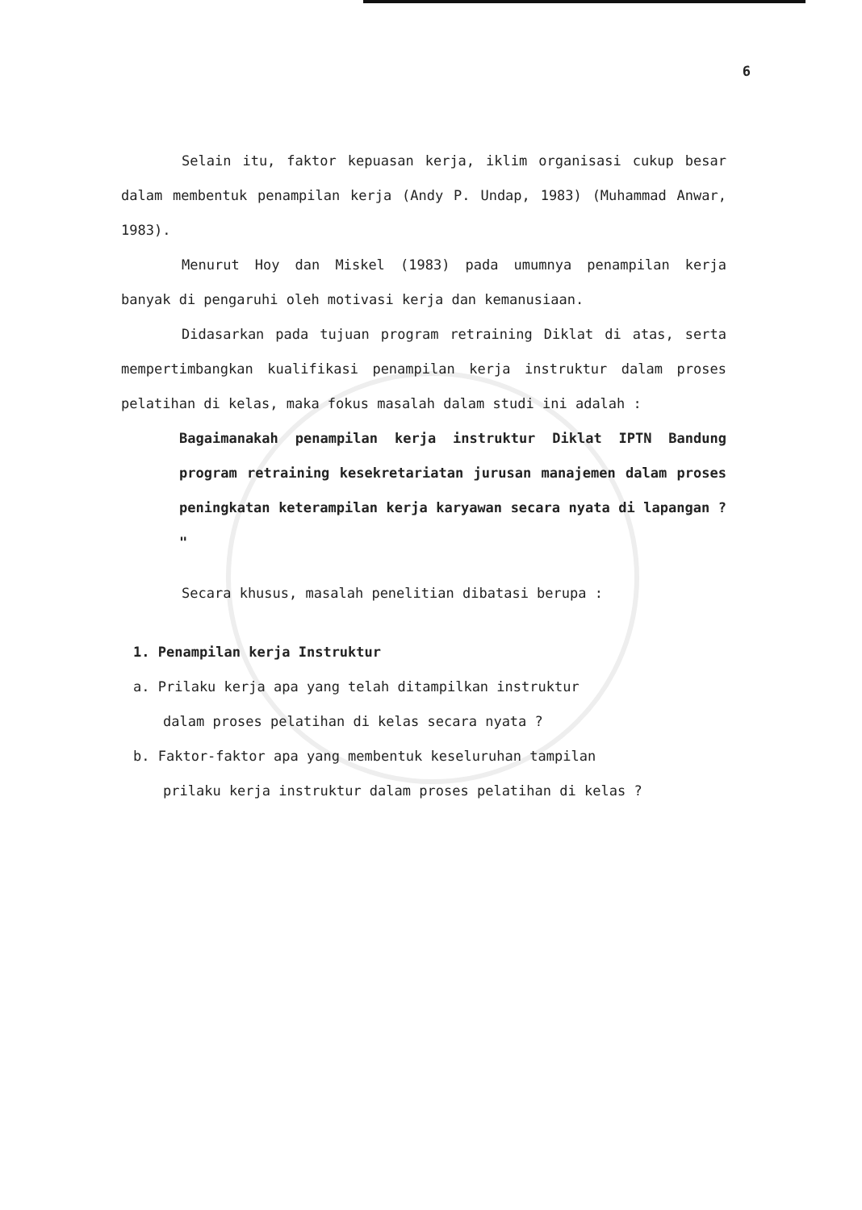6
Selain itu, faktor kepuasan kerja, iklim organisasi cukup besar dalam membentuk penampilan kerja (Andy P. Undap, 1983) (Muhammad Anwar, 1983).
Menurut Hoy dan Miskel (1983) pada umumnya penampilan kerja banyak di pengaruhi oleh motivasi kerja dan kemanusiaan.
Didasarkan pada tujuan program retraining Diklat di atas, serta mempertimbangkan kualifikasi penampilan kerja instruktur dalam proses pelatihan di kelas, maka fokus masalah dalam studi ini adalah :
Bagaimanakah penampilan kerja instruktur Diklat IPTN Bandung program retraining kesekretariatan jurusan manajemen dalam proses peningkatan keterampilan kerja karyawan secara nyata di lapangan ? "
Secara khusus, masalah penelitian dibatasi berupa :
1. Penampilan kerja Instruktur
a. Prilaku kerja apa yang telah ditampilkan instruktur
dalam proses pelatihan di kelas secara nyata ?
b. Faktor-faktor apa yang membentuk keseluruhan tampilan
prilaku kerja instruktur dalam proses pelatihan di kelas ?